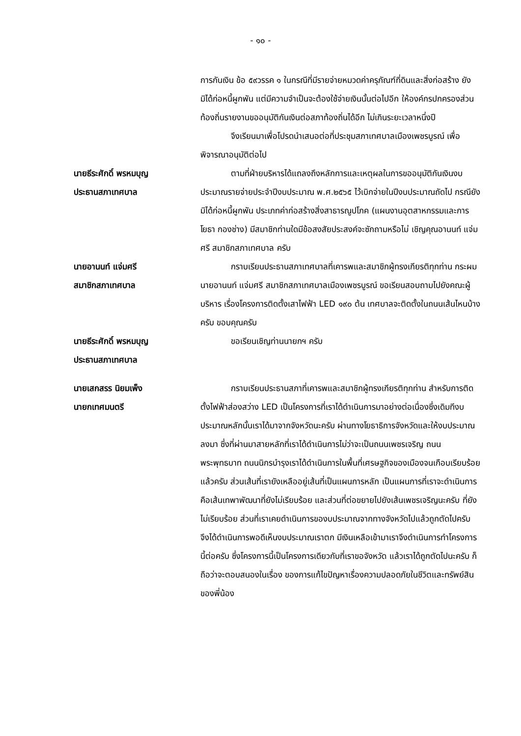- ๑๐ -
การกันเงิน ข้อ ๕๙วรรค ๑ ในกรณีที่มีรายจ่ายหมวดค่าครุภัณฑ์ที่ดินและสิ่งก่อสร้าง ยังมิได้ก่อหนี้ผูกพัน แต่มีความจำเป็นจะต้องใช้จ่ายเงินนั้นต่อไปอีก ให้องค์กรปกครองส่วนท้องถิ่นรายงานขออนุมัติกันเงินต่อสภาท้องถิ่นได้อีก ไม่เกินระยะเวลาหนึ่งปี
จึงเรียนมาเพื่อโปรดนำเสนอต่อที่ประชุมสภาเทศบาลเมืองเพชรบูรณ์ เพื่อพิจารณาอนุมัติต่อไป
นายธีระศักดิ์ พรหมบุญ
ประธานสภาเทศบาล
ตามที่ฝ่ายบริหารได้แถลงถึงหลักการและเหตุผลในการขออนุมัติกันเงินงบประมาณรายจ่ายประจำปีงบประมาณ พ.ศ.๒๕๖๕ ไว้เบิกจ่ายในปีงบประมาณถัดไป กรณียังมิได้ก่อหนี้ผูกพัน ประเภทค่าก่อสร้างสิ่งสาธารณูปโภค (แผนงานอุตสาหกรรมและการโยธา กองช่าง) มีสมาชิกท่านใดมีข้อสงสัยประสงค์จะซักถามหรือไม่ เชิญคุณอานนท์ แจ่มศรี สมาชิกสภาเทศบาล ครับ
นายอานนท์ แจ่มศรี
สมาชิกสภาเทศบาล
กราบเรียนประธานสภาเทศบาลที่เคารพและสมาชิกผู้ทรงเกียรติทุกท่าน กระผมนายอานนท์ แจ่มศรี สมาชิกสภาเทศบาลเมืองเพชรบูรณ์ ขอเรียนสอบถามไปยังคณะผู้บริหาร เรื่องโครงการติดตั้งเสาไฟฟ้า LED ๑๙๐ ต้น เทศบาลจะติดตั้งในถนนเส้นไหนบ้างครับ ขอบคุณครับ
นายธีระศักดิ์ พรหมบุญ
ประธานสภาเทศบาล
ขอเรียนเชิญท่านนายกฯ ครับ
นายเสกสรร นิยมเพ็ง
นายกเทศมนตรี
กราบเรียนประธานสภาที่เคารพและสมาชิกผู้ทรงเกียรติทุกท่าน สำหรับการติดตั้งไฟฟ้าส่องสว่าง LED เป็นโครงการที่เราได้ดำเนินการมาอย่างต่อเนื่องซึ่งเดิมทีงบประมาณหลักนั้นเราได้มาจากจังหวัดนะครับ ผ่านทางโยธาธิการจังหวัดและให้งบประมาณลงมา ซึ่งที่ผ่านมาสายหลักที่เราได้ดำเนินการไม่ว่าจะเป็นถนนเพชรเจริญ ถนนพระพุทธบาท ถนนนิกรบำรุงเราได้ดำเนินการในพื้นที่เศรษฐกิจของเมืองจนเกือบเรียบร้อยแล้วครับ ส่วนเส้นที่เรายังเหลืออยู่เส้นที่เป็นแผนการหลัก เป็นแผนการที่เราจะดำเนินการคือเส้นเทพาพัฒนาที่ยังไม่เรียบร้อย และส่วนที่ต่อขยายไปยังเส้นเพชรเจริญนะครับ ที่ยังไม่เรียบร้อย ส่วนที่เราเคยดำเนินการของบประมาณจากทางจังหวัดไปแล้วถูกตัดไปครับ จึงได้ดำเนินการพอดีเห็นงบประมาณเราตก มีเงินเหลือเข้ามาเราจึงดำเนินการทำโครงการนี้ต่อครับ ซึ่งโครงการนี้เป็นโครงการเดียวกับที่เราขอจังหวัด แล้วเราได้ถูกตัดไปนะครับ ก็ถือว่าจะตอบสนองในเรื่อง ของการแก้ไขปัญหาเรื่องความปลอดภัยในชีวิตและทรัพย์สินของพี่น้อง